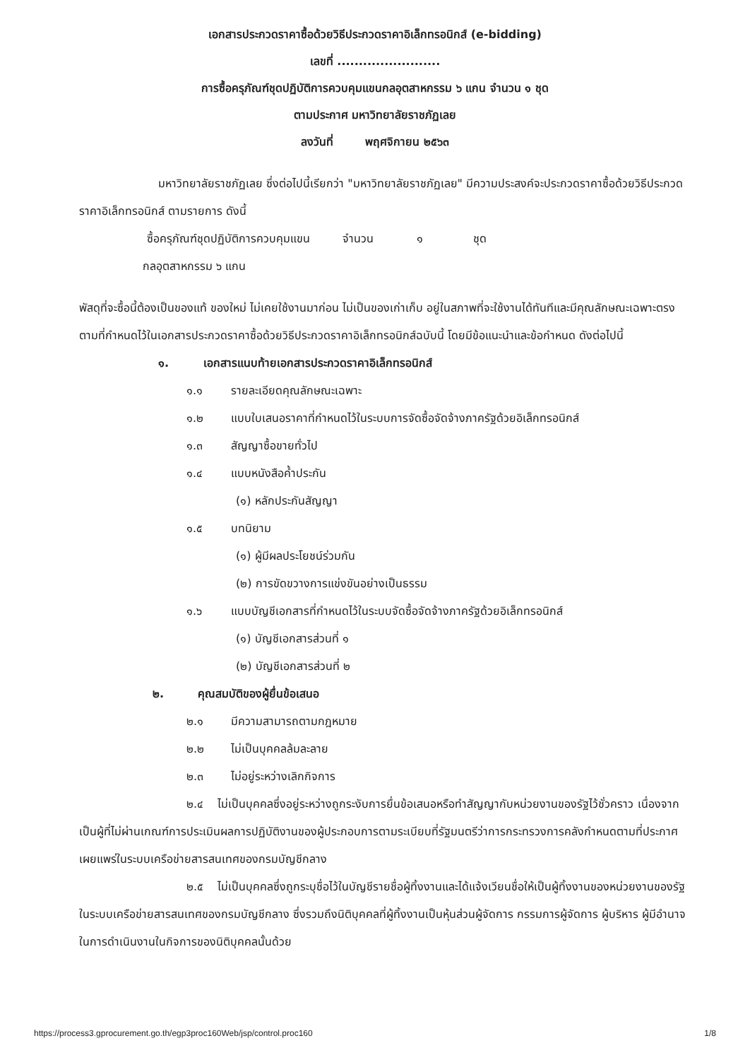เอกสารประกวดราคาซื้อด้วยวิธีประกวดราคาอิเล็กทรอนิกส์ (e-bidding)
เลขที่ ........................
การซื้อครุภัณฑ์ชุดปฏิบัติการควบคุมแขนกลอุตสาหกรรม ๖ แกน จำนวน ๑ ชุด
ตามประกาศ มหาวิทยาลัยราชภัฏเลย
ลงวันที่ พฤศจิกายน ๒๕๖๓
มหาวิทยาลัยราชภัฏเลย ซึ่งต่อไปนี้เรียกว่า "มหาวิทยาลัยราชภัฏเลย" มีความประสงค์จะประกวดราคาซื้อด้วยวิธีประกวดราคาอิเล็กทรอนิกส์ ตามรายการ ดังนี้
ซื้อครุภัณฑ์ชุดปฏิบัติการควบคุมแขน จำนวน ๑ ชุด
กลอุตสาหกรรม ๖ แกน
พัสดุที่จะซื้อนี้ต้องเป็นของแท้ ของใหม่ ไม่เคยใช้งานมาก่อน ไม่เป็นของเก่าเก็บ อยู่ในสภาพที่จะใช้งานได้ทันทีและมีคุณลักษณะเฉพาะตรงตามที่กำหนดไว้ในเอกสารประกวดราคาซื้อด้วยวิธีประกวดราคาอิเล็กทรอนิกส์ฉบับนี้ โดยมีข้อแนะนำและข้อกำหนด ดังต่อไปนี้
๑. เอกสารแนบท้ายเอกสารประกวดราคาอิเล็กทรอนิกส์
๑.๑ รายละเอียดคุณลักษณะเฉพาะ
๑.๒ แบบใบเสนอราคาที่กำหนดไว้ในระบบการจัดซื้อจัดจ้างภาครัฐด้วยอิเล็กทรอนิกส์
๑.๓ สัญญาซื้อขายทั่วไป
๑.๔ แบบหนังสือค้ำประกัน
(๑) หลักประกันสัญญา
๑.๕ บทนิยาม
(๑) ผู้มีผลประโยชน์ร่วมกัน
(๒) การขัดขวางการแข่งขันอย่างเป็นธรรม
๑.๖ แบบบัญชีเอกสารที่กำหนดไว้ในระบบจัดซื้อจัดจ้างภาครัฐด้วยอิเล็กทรอนิกส์
(๑) บัญชีเอกสารส่วนที่ ๑
(๒) บัญชีเอกสารส่วนที่ ๒
๒. คุณสมบัติของผู้ยื่นข้อเสนอ
๒.๑ มีความสามารถตามกฎหมาย
๒.๒ ไม่เป็นบุคคลล้มละลาย
๒.๓ ไม่อยู่ระหว่างเลิกกิจการ
๒.๔ ไม่เป็นบุคคลซึ่งอยู่ระหว่างถูกระงับการยื่นข้อเสนอหรือทำสัญญากับหน่วยงานของรัฐไว้ชั่วคราว เนื่องจากเป็นผู้ที่ไม่ผ่านเกณฑ์การประเมินผลการปฏิบัติงานของผู้ประกอบการตามระเบียบที่รัฐมนตรีว่าการกระทรวงการคลังกำหนดตามที่ประกาศเผยแพร่ในระบบเครือข่ายสารสนเทศของกรมบัญชีกลาง
๒.๕ ไม่เป็นบุคคลซึ่งถูกระบุชื่อไว้ในบัญชีรายชื่อผู้ทิ้งงานและได้แจ้งเวียนชื่อให้เป็นผู้ทิ้งงานของหน่วยงานของรัฐในระบบเครือข่ายสารสนเทศของกรมบัญชีกลาง ซึ่งรวมถึงนิติบุคคลที่ผู้ทิ้งงานเป็นหุ้นส่วนผู้จัดการ กรรมการผู้จัดการ ผู้บริหาร ผู้มีอำนาจในการดำเนินงานในกิจการของนิติบุคคลนั้นด้วย
https://process3.gprocurement.go.th/egp3proc160Web/jsp/control.proc160 1/8